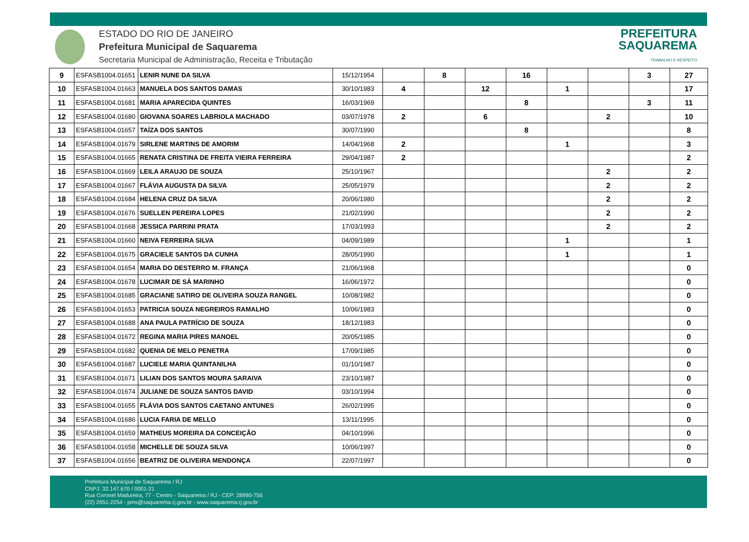ESTADO DO RIO DE JANEIRO
Prefeitura Municipal de Saquarema
Secretaria Municipal de Administração, Receita e Tributação
PREFEITURA
SAQUAREMA
TRABALHO E RESPEITO
| 9 | ESFASB1004.01651 | LENIR NUNE DA SILVA | 15/12/1954 | | 8 | | 16 | | | 3 | 27 |
| 10 | ESFASB1004.01663 | MANUELA DOS SANTOS DAMAS | 30/10/1983 | 4 | | 12 | | 1 | | | 17 |
| 11 | ESFASB1004.01681 | MARIA APARECIDA QUINTES | 16/03/1969 | | | | 8 | | | 3 | 11 |
| 12 | ESFASB1004.01680 | GIOVANA SOARES LABRIOLA MACHADO | 03/07/1978 | 2 | | 6 | | | 2 | | 10 |
| 13 | ESFASB1004.01657 | TAÍZA DOS SANTOS | 30/07/1990 | | | | 8 | | | | 8 |
| 14 | ESFASB1004.01679 | SIRLENE MARTINS DE AMORIM | 14/04/1968 | 2 | | | | 1 | | | 3 |
| 15 | ESFASB1004.01665 | RENATA CRISTINA DE FREITA VIEIRA FERREIRA | 29/04/1987 | 2 | | | | | | | 2 |
| 16 | ESFASB1004.01669 | LEILA ARAUJO DE SOUZA | 25/10/1967 | | | | | | 2 | | 2 |
| 17 | ESFASB1004.01667 | FLÁVIA AUGUSTA DA SILVA | 25/05/1979 | | | | | | 2 | | 2 |
| 18 | ESFASB1004.01684 | HELENA CRUZ DA SILVA | 20/06/1980 | | | | | | 2 | | 2 |
| 19 | ESFASB1004.01676 | SUELLEN PEREIRA LOPES | 21/02/1990 | | | | | | 2 | | 2 |
| 20 | ESFASB1004.01668 | JESSICA PARRINI PRATA | 17/03/1993 | | | | | | 2 | | 2 |
| 21 | ESFASB1004.01660 | NEIVA FERREIRA SILVA | 04/09/1989 | | | | | 1 | | | 1 |
| 22 | ESFASB1004.01675 | GRACIELE SANTOS DA CUNHA | 28/05/1990 | | | | | 1 | | | 1 |
| 23 | ESFASB1004.01654 | MARIA DO DESTERRO M. FRANÇA | 21/06/1968 | | | | | | | | 0 |
| 24 | ESFASB1004.01678 | LUCIMAR DE SÁ MARINHO | 16/06/1972 | | | | | | | | 0 |
| 25 | ESFASB1004.01685 | GRACIANE SATIRO DE OLIVEIRA SOUZA RANGEL | 10/08/1982 | | | | | | | | 0 |
| 26 | ESFASB1004.01653 | PATRICIA SOUZA NEGREIROS RAMALHO | 10/06/1983 | | | | | | | | 0 |
| 27 | ESFASB1004.01688 | ANA PAULA PATRÍCIO DE SOUZA | 18/12/1983 | | | | | | | | 0 |
| 28 | ESFASB1004.01672 | REGINA MARIA PIRES MANOEL | 20/05/1985 | | | | | | | | 0 |
| 29 | ESFASB1004.01682 | QUENIA DE MELO PENETRA | 17/09/1985 | | | | | | | | 0 |
| 30 | ESFASB1004.01687 | LUCIELE MARIA QUINTANILHA | 01/10/1987 | | | | | | | | 0 |
| 31 | ESFASB1004.01671 | LILIAN DOS SANTOS MOURA SARAIVA | 23/10/1987 | | | | | | | | 0 |
| 32 | ESFASB1004.01674 | JULIANE DE SOUZA SANTOS DAVID | 03/10/1994 | | | | | | | | 0 |
| 33 | ESFASB1004.01655 | FLÁVIA DOS SANTOS CAETANO ANTUNES | 26/02/1995 | | | | | | | | 0 |
| 34 | ESFASB1004.01686 | LUCIA FARIA DE MELLO | 13/11/1995 | | | | | | | | 0 |
| 35 | ESFASB1004.01659 | MATHEUS MOREIRA DA CONCEIÇÃO | 04/10/1996 | | | | | | | | 0 |
| 36 | ESFASB1004.01658 | MICHELLE DE SOUZA SILVA | 10/06/1997 | | | | | | | | 0 |
| 37 | ESFASB1004.01656 | BEATRIZ DE OLIVEIRA MENDONÇA | 22/07/1997 | | | | | | | | 0 |
Prefeitura Municipal de Saquarema / RJ
CNPJ: 32.147.670 / 0001-21
Rua Coronel Madureira, 77 - Centro - Saquarema / RJ - CEP: 28990-756
(22) 2651-2254 - pms@saquarema.rj.gov.br - www.saquarema.rj.gov.br